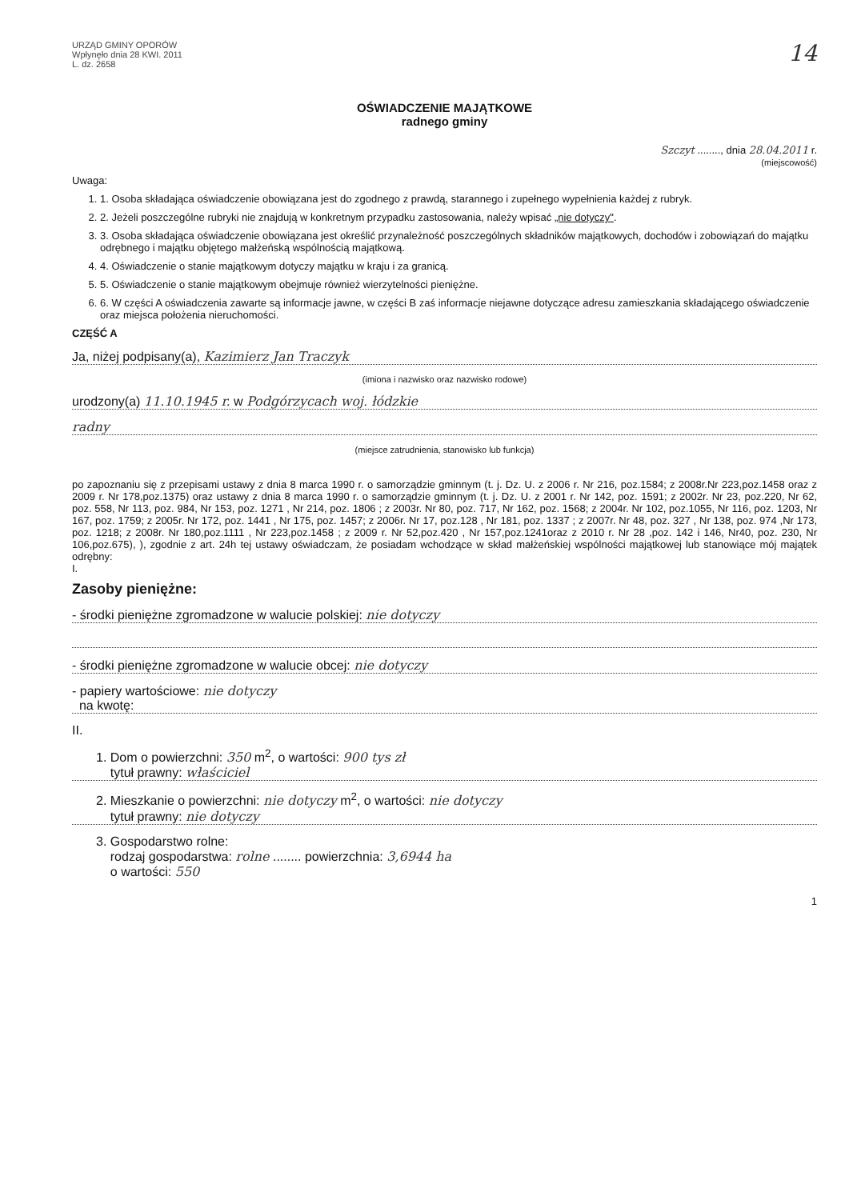URZĄD GMINY OPORÓW
Wpłynęło dnia 28 KWI. 2011
L. dz. 2658
14
OŚWIADCZENIE MAJĄTKOWE
radnego gminy
Szczyt ........, dnia 28.04.2011 r.
(miejscowość)
Uwaga:
1. 1. Osoba składająca oświadczenie obowiązana jest do zgodnego z prawdą, starannego i zupełnego wypełnienia każdej z rubryk.
2. 2. Jeżeli poszczególne rubryki nie znajdują w konkretnym przypadku zastosowania, należy wpisać „nie dotyczy".
3. 3. Osoba składająca oświadczenie obowiązana jest określić przynależność poszczególnych składników majątkowych, dochodów i zobowiązań do majątku odrębnego i majątku objętego małżeńską wspólnością majątkową.
4. 4. Oświadczenie o stanie majątkowym dotyczy majątku w kraju i za granicą.
5. 5. Oświadczenie o stanie majątkowym obejmuje również wierzytelności pieniężne.
6. 6. W części A oświadczenia zawarte są informacje jawne, w części B zaś informacje niejawne dotyczące adresu zamieszkania składającego oświadczenie oraz miejsca położenia nieruchomości.
CZĘŚĆ A
Ja, niżej podpisany(a), Kazimierz Jan Traczyk
(imiona i nazwisko oraz nazwisko rodowe)
urodzony(a) 11.10.1945 r. w Podgórzycach woj. łódzkie
radny
(miejsce zatrudnienia, stanowisko lub funkcja)
po zapoznaniu się z przepisami ustawy z dnia 8 marca 1990 r. o samorządzie gminnym (t. j. Dz. U. z 2006 r. Nr 216, poz.1584; z 2008r.Nr 223,poz.1458 oraz z 2009 r. Nr 178,poz.1375) oraz ustawy z dnia 8 marca 1990 r. o samorządzie gminnym (t. j. Dz. U. z 2001 r. Nr 142, poz. 1591; z 2002r. Nr 23, poz.220, Nr 62, poz. 558, Nr 113, poz. 984, Nr 153, poz. 1271 , Nr 214, poz. 1806 ; z 2003r. Nr 80, poz. 717, Nr 162, poz. 1568; z 2004r. Nr 102, poz.1055, Nr 116, poz. 1203, Nr 167, poz. 1759; z 2005r. Nr 172, poz. 1441 , Nr 175, poz. 1457; z 2006r. Nr 17, poz.128 , Nr 181, poz. 1337 ; z 2007r. Nr 48, poz. 327 , Nr 138, poz. 974 ,Nr 173, poz. 1218; z 2008r. Nr 180,poz.1111 , Nr 223,poz.1458 ; z 2009 r. Nr 52,poz.420 , Nr 157,poz.1241oraz z 2010 r. Nr 28 ,poz. 142 i 146, Nr40, poz. 230, Nr 106,poz.675), ), zgodnie z art. 24h tej ustawy oświadczam, że posiadam wchodzące w skład małżeńskiej wspólności majątkowej lub stanowiące mój majątek odrębny:
I.
Zasoby pieniężne:
- środki pieniężne zgromadzone w walucie polskiej: nie dotyczy
- środki pieniężne zgromadzone w walucie obcej: nie dotyczy
- papiery wartościowe: nie dotyczy
na kwotę:
II.
1. Dom o powierzchni: 350 m<sup>2</sup>, o wartości: 900 tys zł
tytuł prawny: właściciel
2. Mieszkanie o powierzchni: nie dotyczy m<sup>2</sup>, o wartości: nie dotyczy
tytuł prawny: nie dotyczy
3. Gospodarstwo rolne:
rodzaj gospodarstwa: rolne ........ powierzchnia: 3,6944 ha
o wartości: 550
1